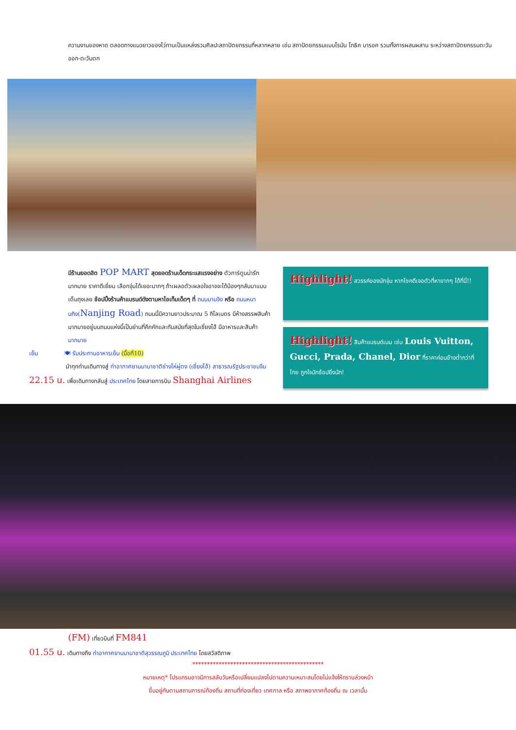ความงามของหาด ตลอดทางแนวยาวของไว่ทานเป็นแหล่งรวมศิลปะสถาปัตยกรรมที่หลากหลาย เช่น สถาปัตยกรรมแบบโรมัน โกธิค บารอค รวมทั้งการผสมผสาน ระหว่างสถาปัตยกรรมตะวันออก-ตะวันตก
มีร้านยอดฮิต POP MART สุดยอดร้านเด็ดกระแสแรงอย่าง ตัวการ์ตูนน่ารักมากมาย ราคาดีเยี่ยม เลือกจุ่มได้เยอะมากๆ ถ้าเผลอตัวเผลอใจอาจจะได้น้องๆกลับมาแบบเต็มถุงเลย ช้อปปิ้งร้านค้าแบรนด์ดังตามหาไอเท็มเด็ดๆ ที่ ถนนนานจิง หรือ ถนนหนานกิง(Nanjing Road) ถนนนี้มีความยาวประมาณ 5 กิโลเมตร มีห้างสรรพสินค้ามากมายอยู่บนถนนแห่งนี้เป็นย่านที่คึกคักและทันสมัยที่สุดในเซี่ยงไฮ้ มีอาหารและสินค้ามากมาย
เย็น 🍽 รับประทานอาหารเย็น (มื้อที่10)
นำทุกท่านเดินทางสู่ ท่าอากาศยานนานาชาติซ่างไห่ผู่ตง (เซี่ยงไฮ้) สาธารณรัฐประชาชนจีน
22.15 น. เพื่อเดินทางกลับสู่ ประเทศไทย โดยสายการบิน Shanghai Airlines
Highlight! สวรรค์ของนักจุ่ม หากโชคดีเจอตัวที่หายากๆ ได้ที่นี่!!
Highlight! สินค้าแบรนด์เนม เช่น Louis Vuitton, Gucci, Prada, Chanel, Dior ที่ราคาค่อนข้างต่ำกว่าที่ไทย ถูกใจนักช้อปยิ่งนัก!
(FM) เที่ยวบินที่ FM841
01.55 น. เดินทางถึง ท่าอากาศยานนานาชาติสุวรรณภูมิ ประเทศไทย โดยสวัสดิภาพ
*********************************************
หมายเหตุ* โปรแกรมอาจมีการสลับวันหรือเปลี่ยนแปลงไปตามความเหมาะสมโดยไม่แจ้งให้ทราบล่วงหน้า
ขึ้นอยู่กับตามสถานการณ์ท้องถิ่น สถานที่ท่องเที่ยว เทศกาล หรือ สภาพอากาศท้องถิ่น ณ เวลานั้น